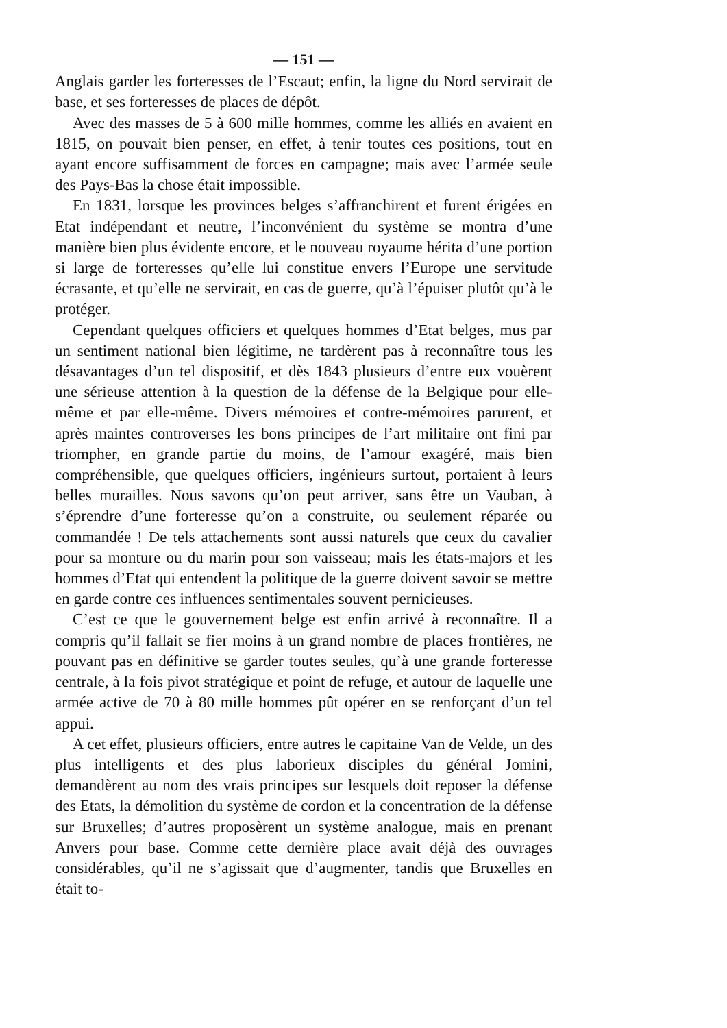— 151 —
Anglais garder les forteresses de l’Escaut; enfin, la ligne du Nord servirait de base, et ses forteresses de places de dépôt.
Avec des masses de 5 à 600 mille hommes, comme les alliés en avaient en 1815, on pouvait bien penser, en effet, à tenir toutes ces positions, tout en ayant encore suffisamment de forces en campagne; mais avec l’armée seule des Pays-Bas la chose était impossible.
En 1831, lorsque les provinces belges s’affranchirent et furent érigées en Etat indépendant et neutre, l’inconvénient du système se montra d’une manière bien plus évidente encore, et le nouveau royaume hérita d’une portion si large de forteresses qu’elle lui constitue envers l’Europe une servitude écrasante, et qu’elle ne servirait, en cas de guerre, qu’à l’épuiser plutôt qu’à le protéger.
Cependant quelques officiers et quelques hommes d’Etat belges, mus par un sentiment national bien légitime, ne tardèrent pas à reconnaître tous les désavantages d’un tel dispositif, et dès 1843 plusieurs d’entre eux vouèrent une sérieuse attention à la question de la défense de la Belgique pour elle-même et par elle-même. Divers mémoires et contre-mémoires parurent, et après maintes controverses les bons principes de l’art militaire ont fini par triompher, en grande partie du moins, de l’amour exagéré, mais bien compréhensible, que quelques officiers, ingénieurs surtout, portaient à leurs belles murailles. Nous savons qu’on peut arriver, sans être un Vauban, à s’éprendre d’une forteresse qu’on a construite, ou seulement réparée ou commandée ! De tels attachements sont aussi naturels que ceux du cavalier pour sa monture ou du marin pour son vaisseau; mais les états-majors et les hommes d’Etat qui entendent la politique de la guerre doivent savoir se mettre en garde contre ces influences sentimentales souvent pernicieuses.
C’est ce que le gouvernement belge est enfin arrivé à reconnaître. Il a compris qu’il fallait se fier moins à un grand nombre de places frontières, ne pouvant pas en définitive se garder toutes seules, qu’à une grande forteresse centrale, à la fois pivot stratégique et point de refuge, et autour de laquelle une armée active de 70 à 80 mille hommes pût opérer en se renforçant d’un tel appui.
A cet effet, plusieurs officiers, entre autres le capitaine Van de Velde, un des plus intelligents et des plus laborieux disciples du général Jomini, demandèrent au nom des vrais principes sur lesquels doit reposer la défense des Etats, la démolition du système de cordon et la concentration de la défense sur Bruxelles; d’autres proposèrent un système analogue, mais en prenant Anvers pour base. Comme cette dernière place avait déjà des ouvrages considérables, qu’il ne s’agissait que d’augmenter, tandis que Bruxelles en était to-